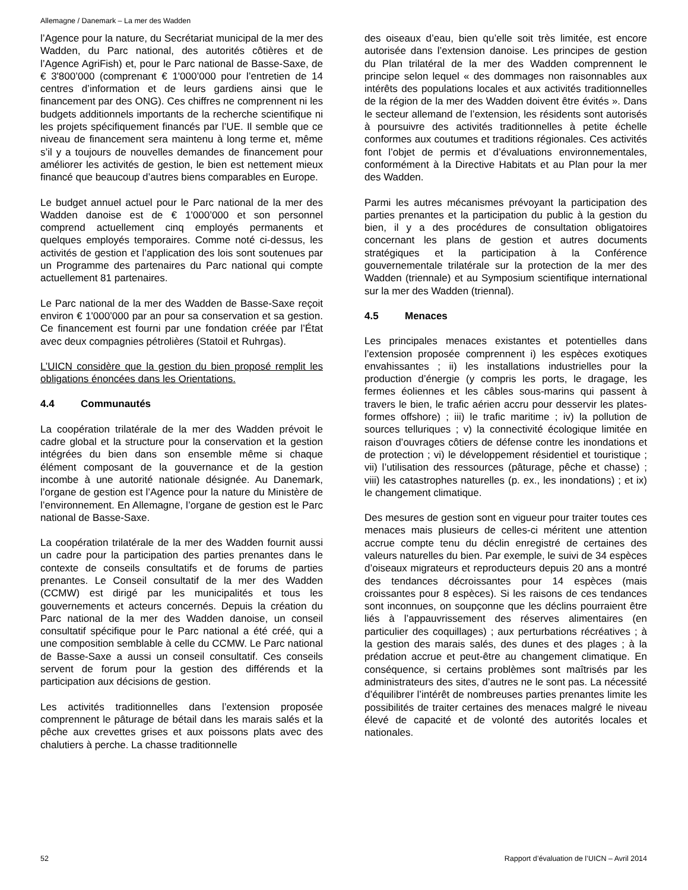Allemagne / Danemark – La mer des Wadden
l’Agence pour la nature, du Secrétariat municipal de la mer des Wadden, du Parc national, des autorités côtières et de l’Agence AgriFish) et, pour le Parc national de Basse-Saxe, de € 3'800’000 (comprenant € 1'000’000 pour l’entretien de 14 centres d’information et de leurs gardiens ainsi que le financement par des ONG). Ces chiffres ne comprennent ni les budgets additionnels importants de la recherche scientifique ni les projets spécifiquement financés par l’UE. Il semble que ce niveau de financement sera maintenu à long terme et, même s’il y a toujours de nouvelles demandes de financement pour améliorer les activités de gestion, le bien est nettement mieux financé que beaucoup d’autres biens comparables en Europe.
Le budget annuel actuel pour le Parc national de la mer des Wadden danoise est de € 1'000’000 et son personnel comprend actuellement cinq employés permanents et quelques employés temporaires. Comme noté ci-dessus, les activités de gestion et l’application des lois sont soutenues par un Programme des partenaires du Parc national qui compte actuellement 81 partenaires.
Le Parc national de la mer des Wadden de Basse-Saxe reçoit environ € 1'000’000 par an pour sa conservation et sa gestion. Ce financement est fourni par une fondation créée par l’État avec deux compagnies pétrolières (Statoil et Ruhrgas).
L’UICN considère que la gestion du bien proposé remplit les obligations énoncées dans les Orientations.
4.4 Communautés
La coopération trilatérale de la mer des Wadden prévoit le cadre global et la structure pour la conservation et la gestion intégrées du bien dans son ensemble même si chaque élément composant de la gouvernance et de la gestion incombe à une autorité nationale désignée. Au Danemark, l’organe de gestion est l’Agence pour la nature du Ministère de l’environnement. En Allemagne, l’organe de gestion est le Parc national de Basse-Saxe.
La coopération trilatérale de la mer des Wadden fournit aussi un cadre pour la participation des parties prenantes dans le contexte de conseils consultatifs et de forums de parties prenantes. Le Conseil consultatif de la mer des Wadden (CCMW) est dirigé par les municipalités et tous les gouvernements et acteurs concernés. Depuis la création du Parc national de la mer des Wadden danoise, un conseil consultatif spécifique pour le Parc national a été créé, qui a une composition semblable à celle du CCMW. Le Parc national de Basse-Saxe a aussi un conseil consultatif. Ces conseils servent de forum pour la gestion des différends et la participation aux décisions de gestion.
Les activités traditionnelles dans l’extension proposée comprennent le pâturage de bétail dans les marais salés et la pêche aux crevettes grises et aux poissons plats avec des chalutiers à perche. La chasse traditionnelle
des oiseaux d’eau, bien qu’elle soit très limitée, est encore autorisée dans l’extension danoise. Les principes de gestion du Plan trilatéral de la mer des Wadden comprennent le principe selon lequel « des dommages non raisonnables aux intérêts des populations locales et aux activités traditionnelles de la région de la mer des Wadden doivent être évités ». Dans le secteur allemand de l’extension, les résidents sont autorisés à poursuivre des activités traditionnelles à petite échelle conformes aux coutumes et traditions régionales. Ces activités font l’objet de permis et d’évaluations environnementales, conformément à la Directive Habitats et au Plan pour la mer des Wadden.
Parmi les autres mécanismes prévoyant la participation des parties prenantes et la participation du public à la gestion du bien, il y a des procédures de consultation obligatoires concernant les plans de gestion et autres documents stratégiques et la participation à la Conférence gouvernementale trilatérale sur la protection de la mer des Wadden (triennale) et au Symposium scientifique international sur la mer des Wadden (triennal).
4.5 Menaces
Les principales menaces existantes et potentielles dans l’extension proposée comprennent i) les espèces exotiques envahissantes ; ii) les installations industrielles pour la production d’énergie (y compris les ports, le dragage, les fermes éoliennes et les câbles sous-marins qui passent à travers le bien, le trafic aérien accru pour desservir les plates-formes offshore) ; iii) le trafic maritime ; iv) la pollution de sources telluriques ; v) la connectivité écologique limitée en raison d’ouvrages côtiers de défense contre les inondations et de protection ; vi) le développement résidentiel et touristique ; vii) l’utilisation des ressources (pâturage, pêche et chasse) ; viii) les catastrophes naturelles (p. ex., les inondations) ; et ix) le changement climatique.
Des mesures de gestion sont en vigueur pour traiter toutes ces menaces mais plusieurs de celles-ci méritent une attention accrue compte tenu du déclin enregistré de certaines des valeurs naturelles du bien. Par exemple, le suivi de 34 espèces d’oiseaux migrateurs et reproducteurs depuis 20 ans a montré des tendances décroissantes pour 14 espèces (mais croissantes pour 8 espèces). Si les raisons de ces tendances sont inconnues, on soupçonne que les déclins pourraient être liés à l’appauvrissement des réserves alimentaires (en particulier des coquillages) ; aux perturbations récréatives ; à la gestion des marais salés, des dunes et des plages ; à la prédation accrue et peut-être au changement climatique. En conséquence, si certains problèmes sont maîtrisés par les administrateurs des sites, d’autres ne le sont pas. La nécessité d’équilibrer l’intérêt de nombreuses parties prenantes limite les possibilités de traiter certaines des menaces malgré le niveau élevé de capacité et de volonté des autorités locales et nationales.
52 Rapport d’évaluation de l’UICN – Avril 2014